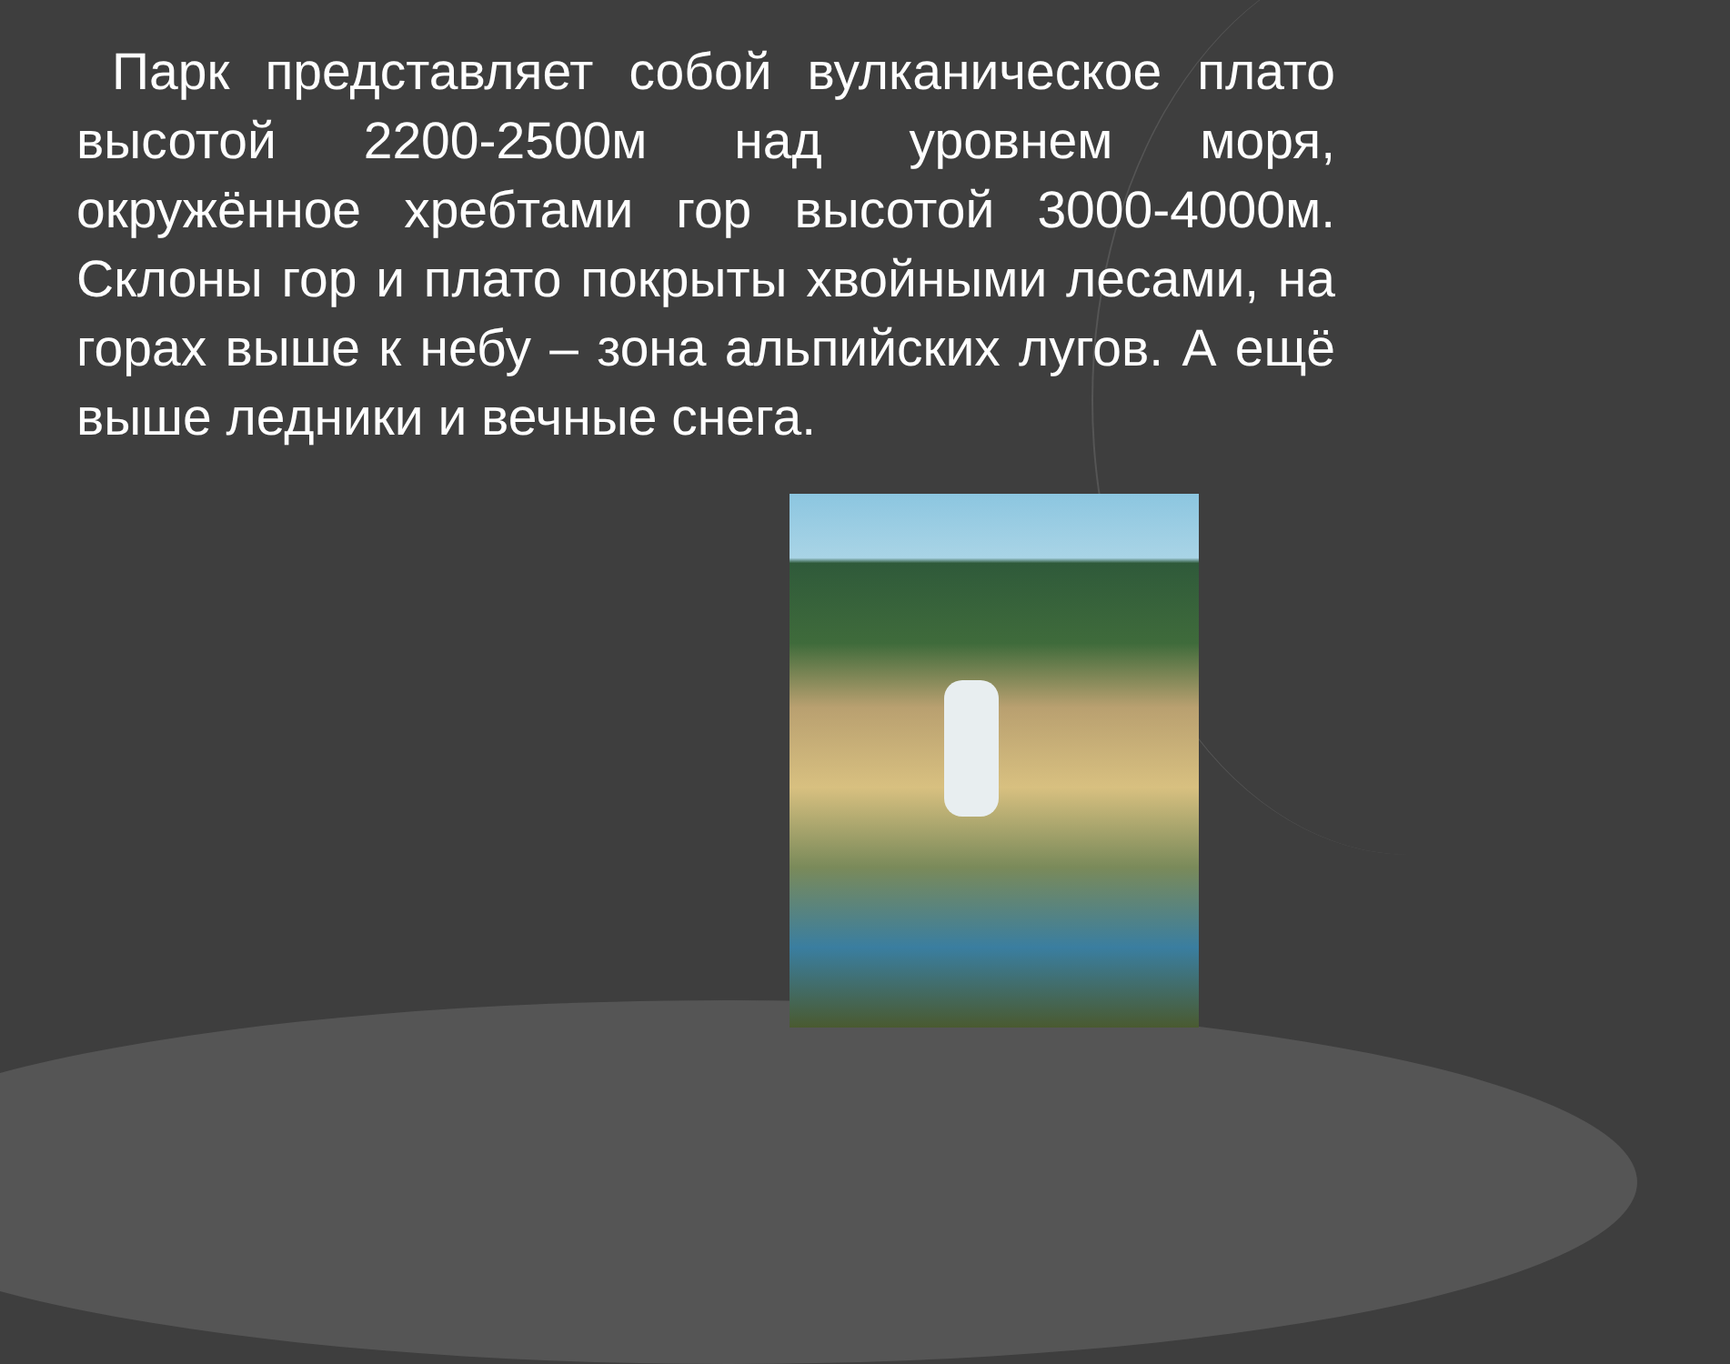Парк представляет собой вулканическое плато высотой 2200-2500м над уровнем моря, окружённое хребтами гор высотой 3000-4000м. Склоны гор и плато покрыты хвойными лесами, на горах выше к небу – зона альпийских лугов. А ещё выше ледники и вечные снега.